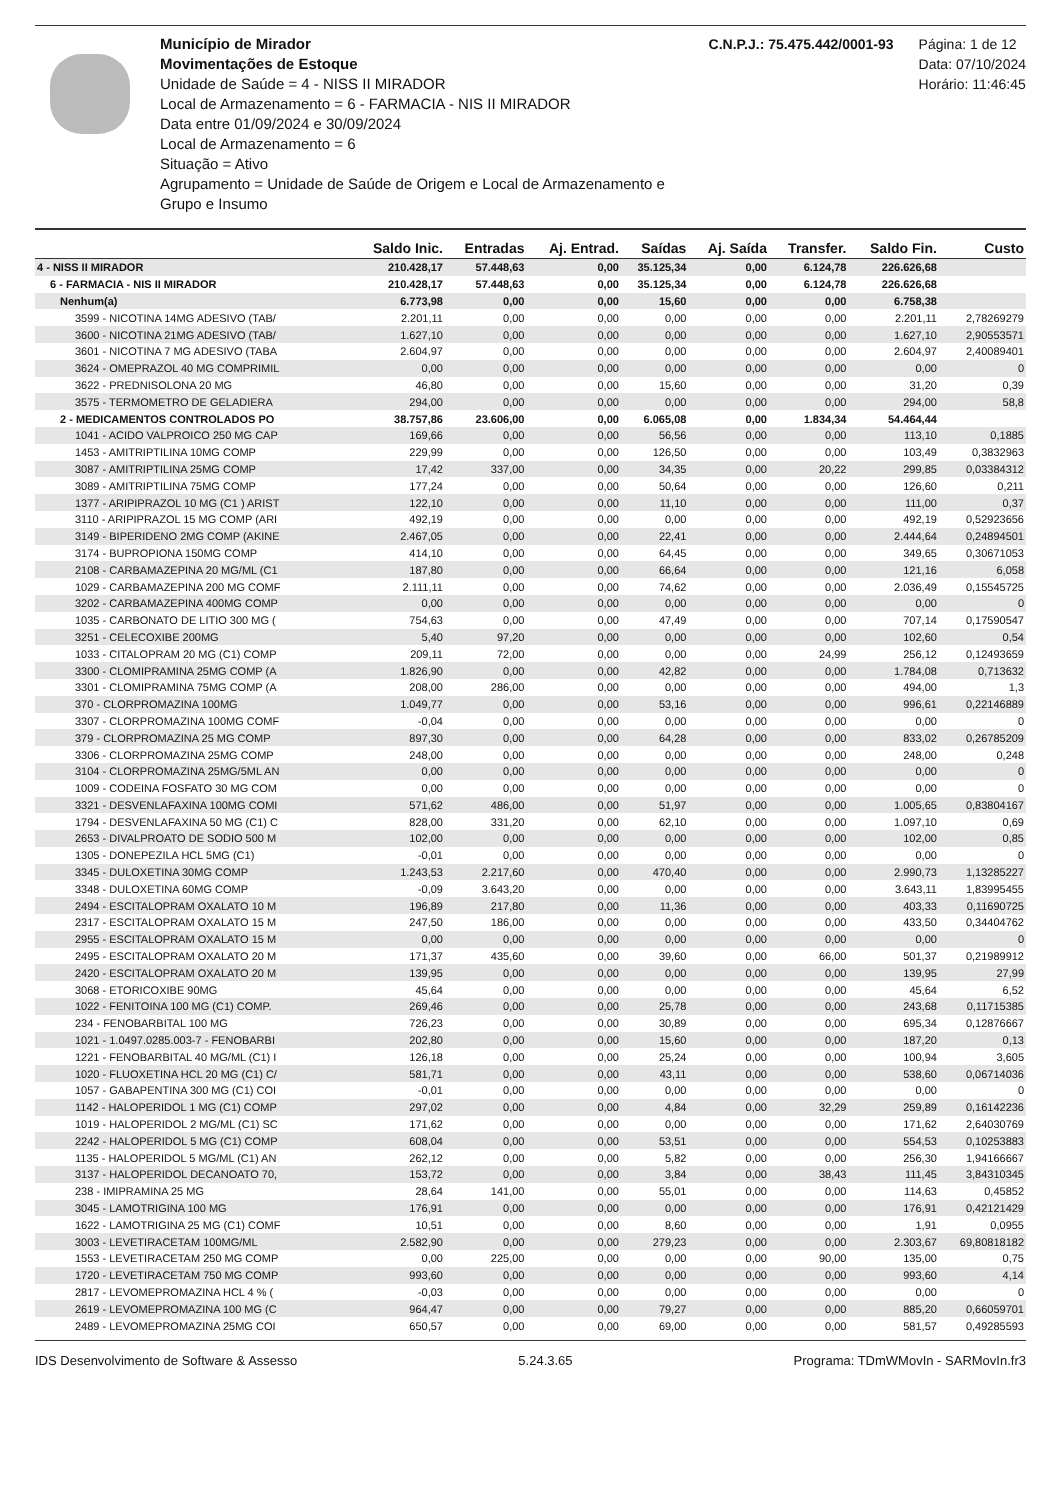Município de Mirador
Movimentações de Estoque
Unidade de Saúde = 4 - NISS II MIRADOR
Local de Armazenamento = 6 - FARMACIA - NIS II MIRADOR
Data entre 01/09/2024 e 30/09/2024
Local de Armazenamento = 6
Situação = Ativo
Agrupamento = Unidade de Saúde de Origem e Local de Armazenamento e Grupo e Insumo
C.N.P.J.: 75.475.442/0001-93 Página: 1 de 12
Data: 07/10/2024
Horário: 11:46:45
| | Saldo Inic. | Entradas | Aj. Entrad. | Saídas | Aj. Saída | Transfer. | Saldo Fin. | Custo |
| --- | --- | --- | --- | --- | --- | --- | --- | --- |
| 4 - NISS II MIRADOR | 210.428,17 | 57.448,63 | 0,00 | 35.125,34 | 0,00 | 6.124,78 | 226.626,68 | |
| 6 - FARMACIA - NIS II MIRADOR | 210.428,17 | 57.448,63 | 0,00 | 35.125,34 | 0,00 | 6.124,78 | 226.626,68 | |
| Nenhum(a) | 6.773,98 | 0,00 | 0,00 | 15,60 | 0,00 | 0,00 | 6.758,38 | |
| 3599 - NICOTINA 14MG ADESIVO (TAB/ | 2.201,11 | 0,00 | 0,00 | 0,00 | 0,00 | 0,00 | 2.201,11 | 2,78269279 |
| 3600 - NICOTINA 21MG ADESIVO (TAB/ | 1.627,10 | 0,00 | 0,00 | 0,00 | 0,00 | 0,00 | 1.627,10 | 2,90553571 |
| 3601 - NICOTINA 7 MG ADESIVO (TABA | 2.604,97 | 0,00 | 0,00 | 0,00 | 0,00 | 0,00 | 2.604,97 | 2,40089401 |
| 3624 - OMEPRAZOL 40 MG COMPRIMIL | 0,00 | 0,00 | 0,00 | 0,00 | 0,00 | 0,00 | 0,00 | 0 |
| 3622 - PREDNISOLONA 20 MG | 46,80 | 0,00 | 0,00 | 15,60 | 0,00 | 0,00 | 31,20 | 0,39 |
| 3575 - TERMOMETRO DE GELADIERA | 294,00 | 0,00 | 0,00 | 0,00 | 0,00 | 0,00 | 294,00 | 58,8 |
| 2 - MEDICAMENTOS CONTROLADOS PO | 38.757,86 | 23.606,00 | 0,00 | 6.065,08 | 0,00 | 1.834,34 | 54.464,44 | |
| 1041 - ACIDO VALPROICO 250 MG CAP | 169,66 | 0,00 | 0,00 | 56,56 | 0,00 | 0,00 | 113,10 | 0,1885 |
| 1453 - AMITRIPTILINA 10MG COMP | 229,99 | 0,00 | 0,00 | 126,50 | 0,00 | 0,00 | 103,49 | 0,3832963 |
| 3087 - AMITRIPTILINA 25MG COMP | 17,42 | 337,00 | 0,00 | 34,35 | 0,00 | 20,22 | 299,85 | 0,03384312 |
| 3089 - AMITRIPTILINA 75MG COMP | 177,24 | 0,00 | 0,00 | 50,64 | 0,00 | 0,00 | 126,60 | 0,211 |
| 1377 - ARIPIPRAZOL 10 MG (C1 ) ARIST | 122,10 | 0,00 | 0,00 | 11,10 | 0,00 | 0,00 | 111,00 | 0,37 |
| 3110 - ARIPIPRAZOL 15 MG COMP (ARI | 492,19 | 0,00 | 0,00 | 0,00 | 0,00 | 0,00 | 492,19 | 0,52923656 |
| 3149 - BIPERIDENO 2MG COMP (AKINE | 2.467,05 | 0,00 | 0,00 | 22,41 | 0,00 | 0,00 | 2.444,64 | 0,24894501 |
| 3174 - BUPROPIONA 150MG COMP | 414,10 | 0,00 | 0,00 | 64,45 | 0,00 | 0,00 | 349,65 | 0,30671053 |
| 2108 - CARBAMAZEPINA 20 MG/ML (C1 | 187,80 | 0,00 | 0,00 | 66,64 | 0,00 | 0,00 | 121,16 | 6,058 |
| 1029 - CARBAMAZEPINA 200 MG COMF | 2.111,11 | 0,00 | 0,00 | 74,62 | 0,00 | 0,00 | 2.036,49 | 0,15545725 |
| 3202 - CARBAMAZEPINA 400MG COMP | 0,00 | 0,00 | 0,00 | 0,00 | 0,00 | 0,00 | 0,00 | 0 |
| 1035 - CARBONATO DE LITIO 300 MG ( | 754,63 | 0,00 | 0,00 | 47,49 | 0,00 | 0,00 | 707,14 | 0,17590547 |
| 3251 - CELECOXIBE 200MG | 5,40 | 97,20 | 0,00 | 0,00 | 0,00 | 0,00 | 102,60 | 0,54 |
| 1033 - CITALOPRAM 20 MG (C1) COMP | 209,11 | 72,00 | 0,00 | 0,00 | 0,00 | 24,99 | 256,12 | 0,12493659 |
| 3300 - CLOMIPRAMINA 25MG COMP (A | 1.826,90 | 0,00 | 0,00 | 42,82 | 0,00 | 0,00 | 1.784,08 | 0,713632 |
| 3301 - CLOMIPRAMINA 75MG COMP (A | 208,00 | 286,00 | 0,00 | 0,00 | 0,00 | 0,00 | 494,00 | 1,3 |
| 370 - CLORPROMAZINA 100MG | 1.049,77 | 0,00 | 0,00 | 53,16 | 0,00 | 0,00 | 996,61 | 0,22146889 |
| 3307 - CLORPROMAZINA 100MG COMF | -0,04 | 0,00 | 0,00 | 0,00 | 0,00 | 0,00 | 0,00 | 0 |
| 379 - CLORPROMAZINA 25 MG COMP | 897,30 | 0,00 | 0,00 | 64,28 | 0,00 | 0,00 | 833,02 | 0,26785209 |
| 3306 - CLORPROMAZINA 25MG COMP | 248,00 | 0,00 | 0,00 | 0,00 | 0,00 | 0,00 | 248,00 | 0,248 |
| 3104 - CLORPROMAZINA 25MG/5ML AN | 0,00 | 0,00 | 0,00 | 0,00 | 0,00 | 0,00 | 0,00 | 0 |
| 1009 - CODEINA FOSFATO 30 MG COM | 0,00 | 0,00 | 0,00 | 0,00 | 0,00 | 0,00 | 0,00 | 0 |
| 3321 - DESVENLAFAXINA 100MG COMI | 571,62 | 486,00 | 0,00 | 51,97 | 0,00 | 0,00 | 1.005,65 | 0,83804167 |
| 1794 - DESVENLAFAXINA 50 MG (C1) C | 828,00 | 331,20 | 0,00 | 62,10 | 0,00 | 0,00 | 1.097,10 | 0,69 |
| 2653 - DIVALPROATO DE SODIO 500 M | 102,00 | 0,00 | 0,00 | 0,00 | 0,00 | 0,00 | 102,00 | 0,85 |
| 1305 - DONEPEZILA HCL 5MG (C1) | -0,01 | 0,00 | 0,00 | 0,00 | 0,00 | 0,00 | 0,00 | 0 |
| 3345 - DULOXETINA 30MG COMP | 1.243,53 | 2.217,60 | 0,00 | 470,40 | 0,00 | 0,00 | 2.990,73 | 1,13285227 |
| 3348 - DULOXETINA 60MG COMP | -0,09 | 3.643,20 | 0,00 | 0,00 | 0,00 | 0,00 | 3.643,11 | 1,83995455 |
| 2494 - ESCITALOPRAM OXALATO 10 M | 196,89 | 217,80 | 0,00 | 11,36 | 0,00 | 0,00 | 403,33 | 0,11690725 |
| 2317 - ESCITALOPRAM OXALATO 15 M | 247,50 | 186,00 | 0,00 | 0,00 | 0,00 | 0,00 | 433,50 | 0,34404762 |
| 2955 - ESCITALOPRAM OXALATO 15 M | 0,00 | 0,00 | 0,00 | 0,00 | 0,00 | 0,00 | 0,00 | 0 |
| 2495 - ESCITALOPRAM OXALATO 20 M | 171,37 | 435,60 | 0,00 | 39,60 | 0,00 | 66,00 | 501,37 | 0,21989912 |
| 2420 - ESCITALOPRAM OXALATO 20 M | 139,95 | 0,00 | 0,00 | 0,00 | 0,00 | 0,00 | 139,95 | 27,99 |
| 3068 - ETORICOXIBE 90MG | 45,64 | 0,00 | 0,00 | 0,00 | 0,00 | 0,00 | 45,64 | 6,52 |
| 1022 - FENITOINA 100 MG (C1) COMP. | 269,46 | 0,00 | 0,00 | 25,78 | 0,00 | 0,00 | 243,68 | 0,11715385 |
| 234 - FENOBARBITAL 100 MG | 726,23 | 0,00 | 0,00 | 30,89 | 0,00 | 0,00 | 695,34 | 0,12876667 |
| 1021 - 1.0497.0285.003-7 - FENOBARBI | 202,80 | 0,00 | 0,00 | 15,60 | 0,00 | 0,00 | 187,20 | 0,13 |
| 1221 - FENOBARBITAL 40 MG/ML (C1) I | 126,18 | 0,00 | 0,00 | 25,24 | 0,00 | 0,00 | 100,94 | 3,605 |
| 1020 - FLUOXETINA HCL 20 MG (C1) C/ | 581,71 | 0,00 | 0,00 | 43,11 | 0,00 | 0,00 | 538,60 | 0,06714036 |
| 1057 - GABAPENTINA 300 MG (C1) COI | -0,01 | 0,00 | 0,00 | 0,00 | 0,00 | 0,00 | 0,00 | 0 |
| 1142 - HALOPERIDOL 1 MG (C1) COMP | 297,02 | 0,00 | 0,00 | 4,84 | 0,00 | 32,29 | 259,89 | 0,16142236 |
| 1019 - HALOPERIDOL 2 MG/ML (C1) SC | 171,62 | 0,00 | 0,00 | 0,00 | 0,00 | 0,00 | 171,62 | 2,64030769 |
| 2242 - HALOPERIDOL 5 MG (C1) COMP | 608,04 | 0,00 | 0,00 | 53,51 | 0,00 | 0,00 | 554,53 | 0,10253883 |
| 1135 - HALOPERIDOL 5 MG/ML (C1) AN | 262,12 | 0,00 | 0,00 | 5,82 | 0,00 | 0,00 | 256,30 | 1,94166667 |
| 3137 - HALOPERIDOL DECANOATO 70, | 153,72 | 0,00 | 0,00 | 3,84 | 0,00 | 38,43 | 111,45 | 3,84310345 |
| 238 - IMIPRAMINA 25 MG | 28,64 | 141,00 | 0,00 | 55,01 | 0,00 | 0,00 | 114,63 | 0,45852 |
| 3045 - LAMOTRIGINA 100 MG | 176,91 | 0,00 | 0,00 | 0,00 | 0,00 | 0,00 | 176,91 | 0,42121429 |
| 1622 - LAMOTRIGINA 25 MG (C1) COMF | 10,51 | 0,00 | 0,00 | 8,60 | 0,00 | 0,00 | 1,91 | 0,0955 |
| 3003 - LEVETIRACETAM 100MG/ML | 2.582,90 | 0,00 | 0,00 | 279,23 | 0,00 | 0,00 | 2.303,67 | 69,80818182 |
| 1553 - LEVETIRACETAM 250 MG COMP | 0,00 | 225,00 | 0,00 | 0,00 | 0,00 | 90,00 | 135,00 | 0,75 |
| 1720 - LEVETIRACETAM 750 MG COMP | 993,60 | 0,00 | 0,00 | 0,00 | 0,00 | 0,00 | 993,60 | 4,14 |
| 2817 - LEVOMEPROMAZINA HCL 4 % ( | -0,03 | 0,00 | 0,00 | 0,00 | 0,00 | 0,00 | 0,00 | 0 |
| 2619 - LEVOMEPROMAZINA 100 MG (C | 964,47 | 0,00 | 0,00 | 79,27 | 0,00 | 0,00 | 885,20 | 0,66059701 |
| 2489 - LEVOMEPROMAZINA 25MG COI | 650,57 | 0,00 | 0,00 | 69,00 | 0,00 | 0,00 | 581,57 | 0,49285593 |
IDS Desenvolvimento de Software & Assesso 5.24.3.65 Programa: TDmWMovIn - SARMovIn.fr3